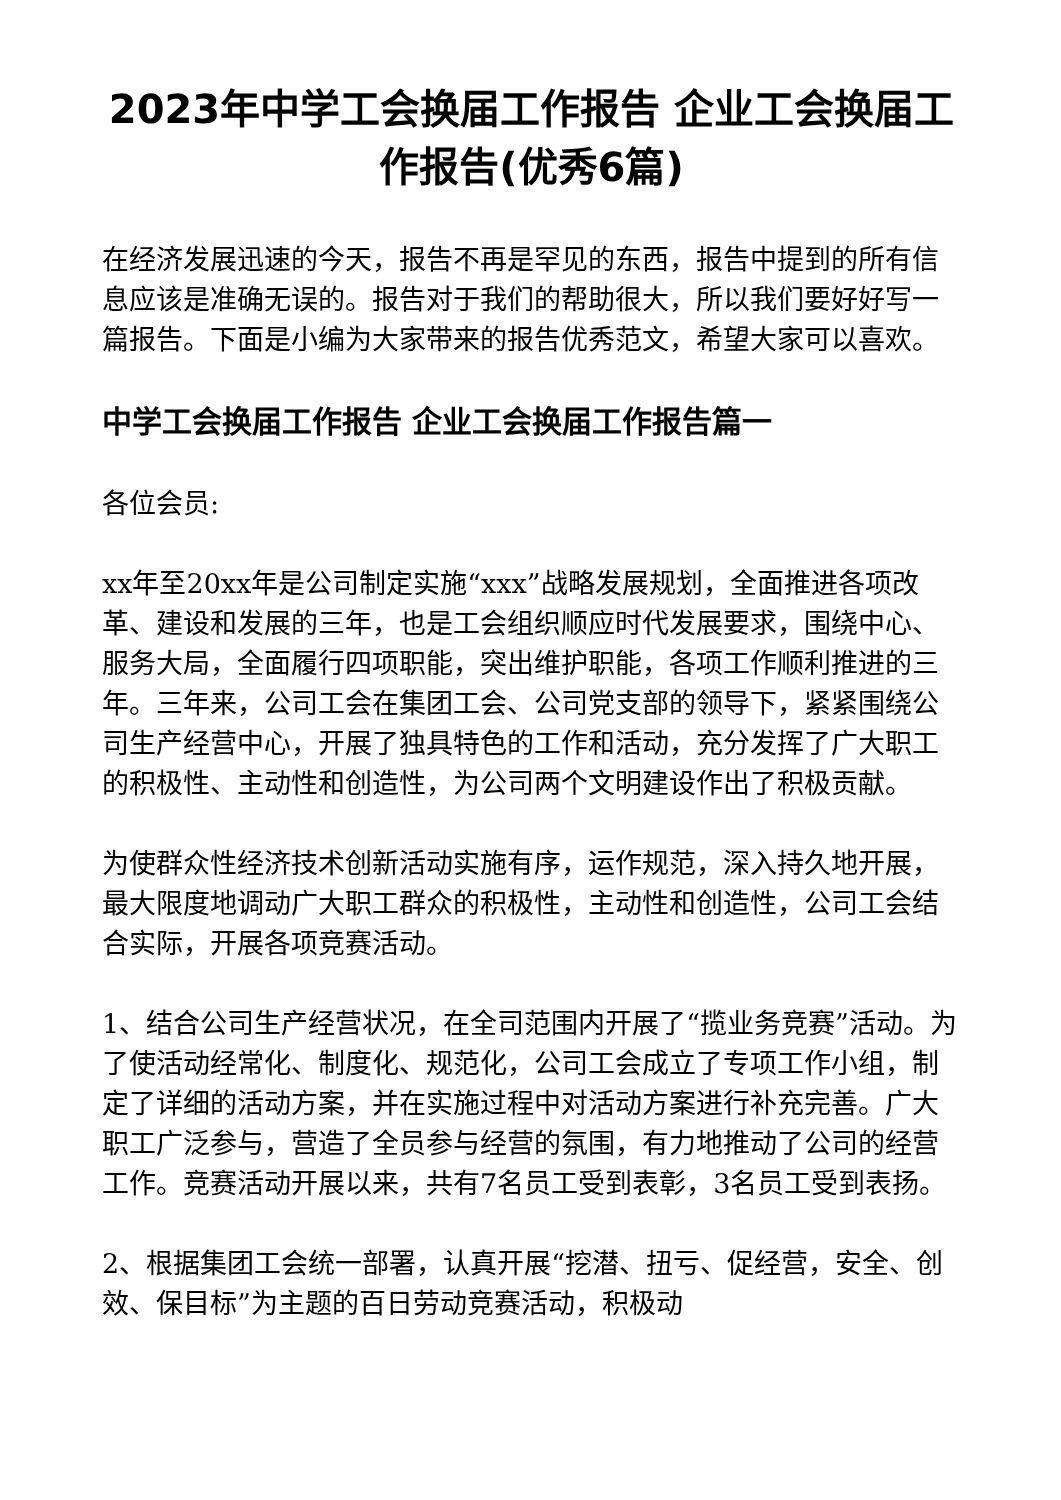2023年中学工会换届工作报告 企业工会换届工作报告(优秀6篇)
在经济发展迅速的今天，报告不再是罕见的东西，报告中提到的所有信息应该是准确无误的。报告对于我们的帮助很大，所以我们要好好写一篇报告。下面是小编为大家带来的报告优秀范文，希望大家可以喜欢。
中学工会换届工作报告 企业工会换届工作报告篇一
各位会员:
xx年至20xx年是公司制定实施“xxx”战略发展规划，全面推进各项改革、建设和发展的三年，也是工会组织顺应时代发展要求，围绕中心、服务大局，全面履行四项职能，突出维护职能，各项工作顺利推进的三年。三年来，公司工会在集团工会、公司党支部的领导下，紧紧围绕公司生产经营中心，开展了独具特色的工作和活动，充分发挥了广大职工的积极性、主动性和创造性，为公司两个文明建设作出了积极贡献。
为使群众性经济技术创新活动实施有序，运作规范，深入持久地开展，最大限度地调动广大职工群众的积极性，主动性和创造性，公司工会结合实际，开展各项竞赛活动。
1、结合公司生产经营状况，在全司范围内开展了“揽业务竞赛”活动。为了使活动经常化、制度化、规范化，公司工会成立了专项工作小组，制定了详细的活动方案，并在实施过程中对活动方案进行补充完善。广大职工广泛参与，营造了全员参与经营的氛围，有力地推动了公司的经营工作。竞赛活动开展以来，共有7名员工受到表彰，3名员工受到表扬。
2、根据集团工会统一部署，认真开展“挖潜、扭亏、促经营，安全、创效、保目标”为主题的百日劳动竞赛活动，积极动